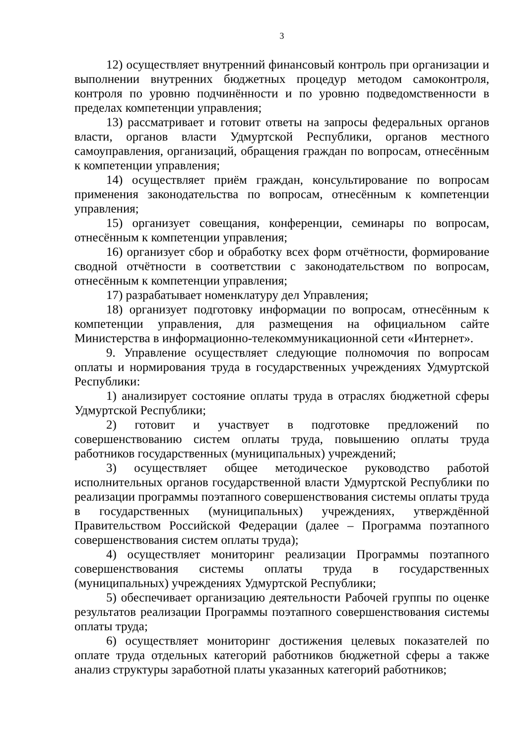3
12) осуществляет внутренний финансовый контроль при организации и выполнении внутренних бюджетных процедур методом самоконтроля, контроля по уровню подчинённости и по уровню подведомственности в пределах компетенции управления;
13) рассматривает и готовит ответы на запросы федеральных органов власти, органов власти Удмуртской Республики, органов местного самоуправления, организаций, обращения граждан по вопросам, отнесённым к компетенции управления;
14) осуществляет приём граждан, консультирование по вопросам применения законодательства по вопросам, отнесённым к компетенции управления;
15) организует совещания, конференции, семинары по вопросам, отнесённым к компетенции управления;
16) организует сбор и обработку всех форм отчётности, формирование сводной отчётности в соответствии с законодательством по вопросам, отнесённым к компетенции управления;
17) разрабатывает номенклатуру дел Управления;
18) организует подготовку информации по вопросам, отнесённым к компетенции управления, для размещения на официальном сайте Министерства в информационно-телекоммуникационной сети «Интернет».
9. Управление осуществляет следующие полномочия по вопросам оплаты и нормирования труда в государственных учреждениях Удмуртской Республики:
1) анализирует состояние оплаты труда в отраслях бюджетной сферы Удмуртской Республики;
2) готовит и участвует в подготовке предложений по совершенствованию систем оплаты труда, повышению оплаты труда работников государственных (муниципальных) учреждений;
3) осуществляет общее методическое руководство работой исполнительных органов государственной власти Удмуртской Республики по реализации программы поэтапного совершенствования системы оплаты труда в государственных (муниципальных) учреждениях, утверждённой Правительством Российской Федерации (далее – Программа поэтапного совершенствования систем оплаты труда);
4) осуществляет мониторинг реализации Программы поэтапного совершенствования системы оплаты труда в государственных (муниципальных) учреждениях Удмуртской Республики;
5) обеспечивает организацию деятельности Рабочей группы по оценке результатов реализации Программы поэтапного совершенствования системы оплаты труда;
6) осуществляет мониторинг достижения целевых показателей по оплате труда отдельных категорий работников бюджетной сферы а также анализ структуры заработной платы указанных категорий работников;